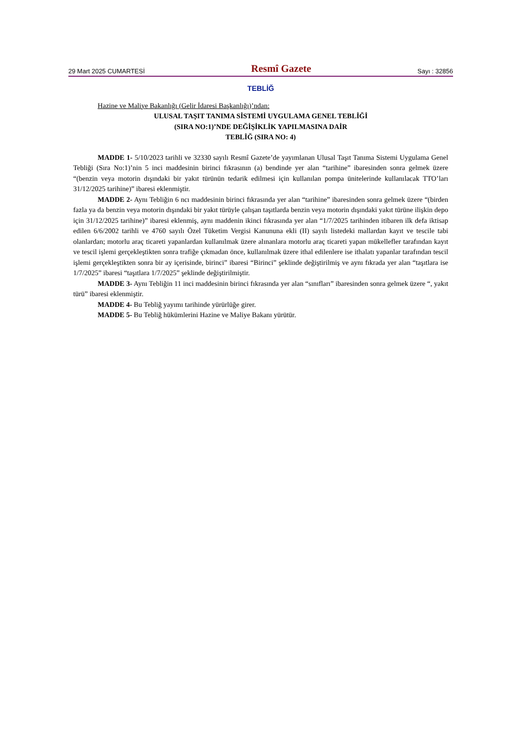29 Mart 2025 CUMARTESİ Resmî Gazete Sayı : 32856
TEBLİĞ
Hazine ve Maliye Bakanlığı (Gelir İdaresi Başkanlığı)’ndan:
ULUSAL TAŞIT TANIMA SİSTEMİ UYGULAMA GENEL TEBLİĞİ
(SIRA NO:1)’NDE DEĞİŞİKLİK YAPILMASINA DAİR
TEBLİĞ (SIRA NO: 4)
MADDE 1- 5/10/2023 tarihli ve 32330 sayılı Resmî Gazete’de yayımlanan Ulusal Taşıt Tanıma Sistemi Uygulama Genel Tebliği (Sıra No:1)’nin 5 inci maddesinin birinci fıkrasının (a) bendinde yer alan “tarihine” ibaresinden sonra gelmek üzere “(benzin veya motorin dışındaki bir yakıt türünün tedarik edilmesi için kullanılan pompa ünitelerinde kullanılacak TTO’ları 31/12/2025 tarihine)” ibaresi eklenmiştir.
MADDE 2- Aynı Tebliğin 6 ncı maddesinin birinci fıkrasında yer alan “tarihine” ibaresinden sonra gelmek üzere “(birden fazla ya da benzin veya motorin dışındaki bir yakıt türüyle çalışan taşıtlarda benzin veya motorin dışındaki yakıt türüne ilişkin depo için 31/12/2025 tarihine)” ibaresi eklenmiş, aynı maddenin ikinci fıkrasında yer alan “1/7/2025 tarihinden itibaren ilk defa iktisap edilen 6/6/2002 tarihli ve 4760 sayılı Özel Tüketim Vergisi Kanununa ekli (II) sayılı listedeki mallardan kayıt ve tescile tabi olanlardan; motorlu araç ticareti yapanlardan kullanılmak üzere alınanlara motorlu araç ticareti yapan mükellefler tarafından kayıt ve tescil işlemi gerçekleştikten sonra trafiğe çıkmadan önce, kullanılmak üzere ithal edilenlere ise ithalatı yapanlar tarafından tescil işlemi gerçekleştikten sonra bir ay içerisinde, birinci” ibaresi “Birinci” şeklinde değiştirilmiş ve aynı fıkrada yer alan “taşıtlara ise 1/7/2025” ibaresi “taşıtlara 1/7/2025” şeklinde değiştirilmiştir.
MADDE 3- Aynı Tebliğin 11 inci maddesinin birinci fıkrasında yer alan “sınıfları” ibaresinden sonra gelmek üzere “, yakıt türü” ibaresi eklenmiştir.
MADDE 4- Bu Tebliğ yayımı tarihinde yürürlüğe girer.
MADDE 5- Bu Tebliğ hükümlerini Hazine ve Maliye Bakanı yürütür.